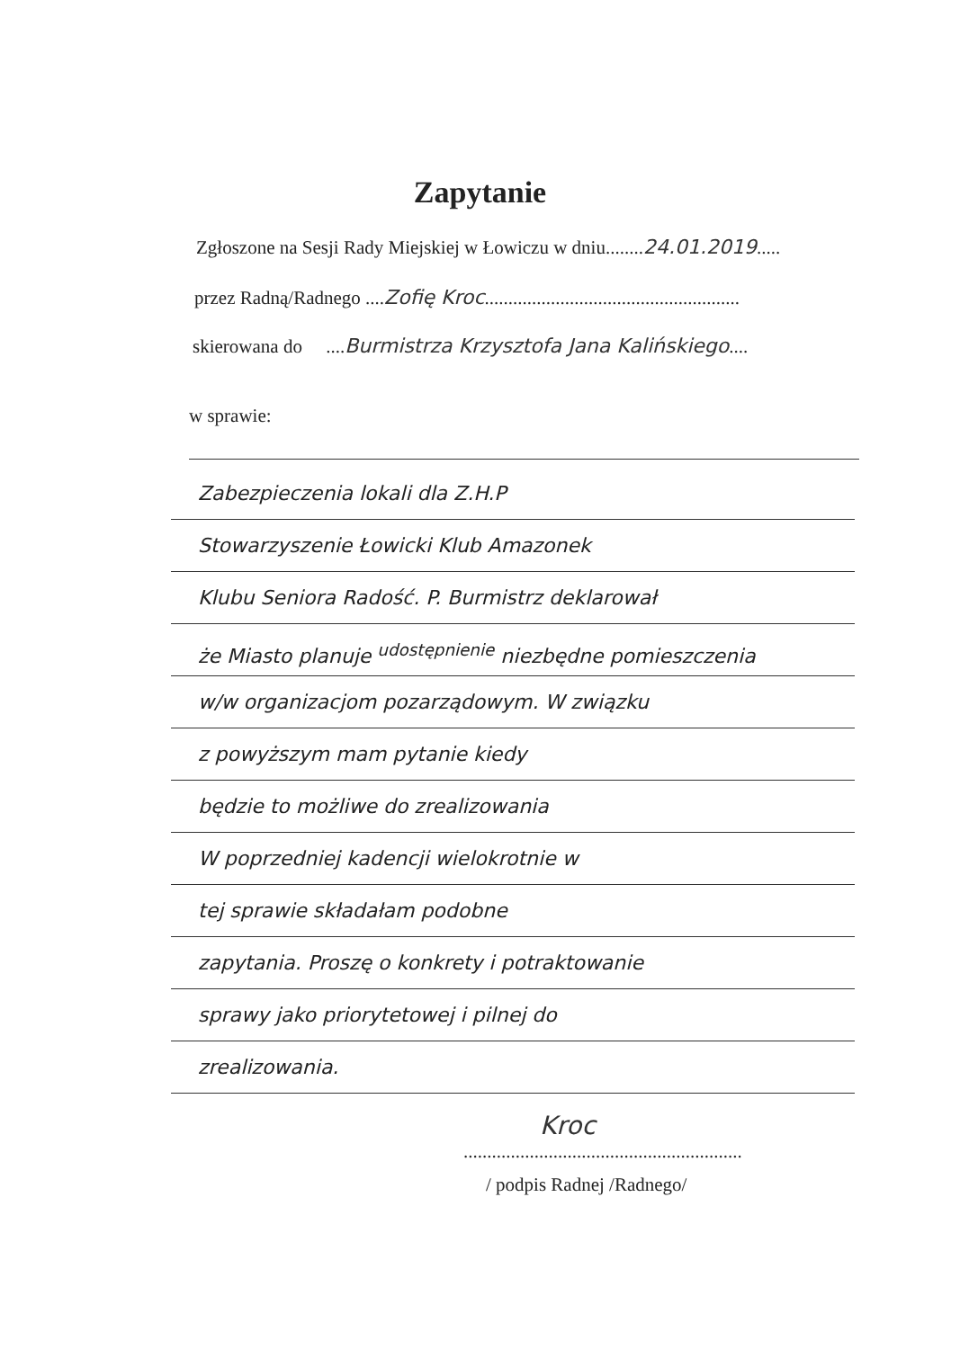Zapytanie
Zgłoszone na Sesji Rady Miejskiej w Łowiczu w dniu........24.01.2019.....
przez Radną/Radnego ....Zofię Kroc......................................................
skierowana do ....Burmistrza Krzysztofa Jana Kalińskiego....
w sprawie:
Zabezpieczenia lokali dla Z.H.P
Stowarzyszenie Łowicki Klub Amazonek
Klubu Seniora Radość. P. Burmistrz deklarował
że Miasto planuje <sup>udostępnienie</sup> niezbędne pomieszczenia
w/w organizacjom pozarządowym. W związku
z powyższym mam pytanie kiedy
będzie to możliwe do zrealizowania
W poprzedniej kadencji wielokrotnie w
tej sprawie składałam podobne
zapytania. Proszę o konkrety i potraktowanie
sprawy jako priorytetowej i pilnej do
zrealizowania.
Kroc
...........................................................
/ podpis Radnej /Radnego/